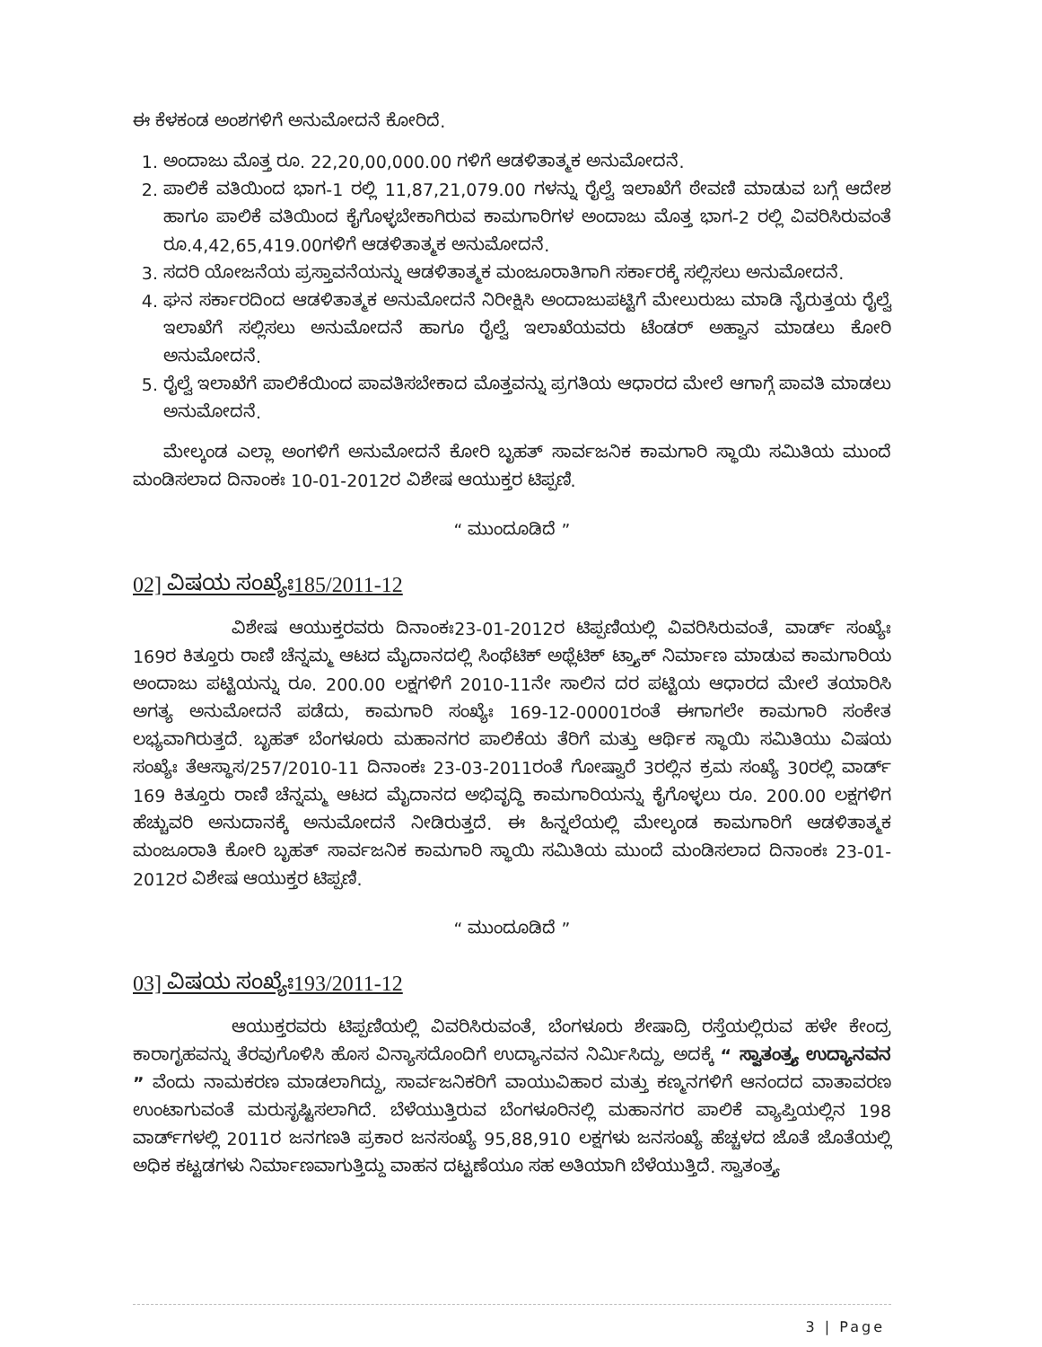ಈ ಕೆಳಕಂಡ ಅಂಶಗಳಿಗೆ ಅನುಮೋದನೆ ಕೋರಿದೆ.
1. ಅಂದಾಜು ಮೊತ್ತ ರೂ. 22,20,00,000.00 ಗಳಿಗೆ ಆಡಳಿತಾತ್ಮಕ ಅನುಮೋದನೆ.
2. ಪಾಲಿಕೆ ವತಿಯಿಂದ ಭಾಗ-1 ರಲ್ಲಿ 11,87,21,079.00 ಗಳನ್ನು ರೈಲ್ವೆ ಇಲಾಖೆಗೆ ಠೇವಣಿ ಮಾಡುವ ಬಗ್ಗೆ ಆದೇಶ ಹಾಗೂ ಪಾಲಿಕೆ ವತಿಯಿಂದ ಕೈಗೊಳ್ಳಬೇಕಾಗಿರುವ ಕಾಮಗಾರಿಗಳ ಅಂದಾಜು ಮೊತ್ತ ಭಾಗ-2 ರಲ್ಲಿ ವಿವರಿಸಿರುವಂತೆ ರೂ.4,42,65,419.00ಗಳಿಗೆ ಆಡಳಿತಾತ್ಮಕ ಅನುಮೋದನೆ.
3. ಸದರಿ ಯೋಜನೆಯ ಪ್ರಸ್ತಾವನೆಯನ್ನು ಆಡಳಿತಾತ್ಮಕ ಮಂಜೂರಾತಿಗಾಗಿ ಸರ್ಕಾರಕ್ಕೆ ಸಲ್ಲಿಸಲು ಅನುಮೋದನೆ.
4. ಘನ ಸರ್ಕಾರದಿಂದ ಆಡಳಿತಾತ್ಮಕ ಅನುಮೋದನೆ ನಿರೀಕ್ಷಿಸಿ ಅಂದಾಜುಪಟ್ಟಿಗೆ ಮೇಲುರುಜು ಮಾಡಿ ನೈರುತ್ತಯ ರೈಲ್ವೆ ಇಲಾಖೆಗೆ ಸಲ್ಲಿಸಲು ಅನುಮೋದನೆ ಹಾಗೂ ರೈಲ್ವೆ ಇಲಾಖೆಯವರು ಟೆಂಡರ್ ಅಹ್ವಾನ ಮಾಡಲು ಕೋರಿ ಅನುಮೋದನೆ.
5. ರೈಲ್ವೆ ಇಲಾಖೆಗೆ ಪಾಲಿಕೆಯಿಂದ ಪಾವತಿಸಬೇಕಾದ ಮೊತ್ತವನ್ನು ಪ್ರಗತಿಯ ಆಧಾರದ ಮೇಲೆ ಆಗಾಗ್ಗೆ ಪಾವತಿ ಮಾಡಲು ಅನುಮೋದನೆ.
ಮೇಲ್ಕಂಡ ಎಲ್ಲಾ ಅಂಗಳಿಗೆ ಅನುಮೋದನೆ ಕೋರಿ ಬೃಹತ್ ಸಾರ್ವಜನಿಕ ಕಾಮಗಾರಿ ಸ್ಥಾಯಿ ಸಮಿತಿಯ ಮುಂದೆ ಮಂಡಿಸಲಾದ ದಿನಾಂಕಃ 10-01-2012ರ ವಿಶೇಷ ಆಯುಕ್ತರ ಟಿಪ್ಪಣಿ.
“ ಮುಂದೂಡಿದೆ ”
02] ವಿಷಯ ಸಂಖ್ಯೆಃ185/2011-12
ವಿಶೇಷ ಆಯುಕ್ತರವರು ದಿನಾಂಕಃ23-01-2012ರ ಟಿಪ್ಪಣಿಯಲ್ಲಿ ವಿವರಿಸಿರುವಂತೆ, ವಾರ್ಡ್ ಸಂಖ್ಯೆಃ 169ರ ಕಿತ್ತೂರು ರಾಣಿ ಚೆನ್ನಮ್ಮ ಆಟದ ಮೈದಾನದಲ್ಲಿ ಸಿಂಥೆಟಿಕ್ ಅಥ್ಲೆಟಿಕ್ ಟ್ರ್ಯಾಕ್ ನಿರ್ಮಾಣ ಮಾಡುವ ಕಾಮಗಾರಿಯ ಅಂದಾಜು ಪಟ್ಟಿಯನ್ನು ರೂ. 200.00 ಲಕ್ಷಗಳಿಗೆ 2010-11ನೇ ಸಾಲಿನ ದರ ಪಟ್ಟಿಯ ಆಧಾರದ ಮೇಲೆ ತಯಾರಿಸಿ ಅಗತ್ಯ ಅನುಮೋದನೆ ಪಡೆದು, ಕಾಮಗಾರಿ ಸಂಖ್ಯೆಃ 169-12-00001ರಂತೆ ಈಗಾಗಲೇ ಕಾಮಗಾರಿ ಸಂಕೇತ ಲಭ್ಯವಾಗಿರುತ್ತದೆ. ಬೃಹತ್ ಬೆಂಗಳೂರು ಮಹಾನಗರ ಪಾಲಿಕೆಯ ತೆರಿಗೆ ಮತ್ತು ಆರ್ಥಿಕ ಸ್ಥಾಯಿ ಸಮಿತಿಯು ವಿಷಯ ಸಂಖ್ಯೆಃ ತೆಆಸ್ಥಾಸ/257/2010-11 ದಿನಾಂಕಃ 23-03-2011ರಂತೆ ಗೋಷ್ವಾರೆ 3ರಲ್ಲಿನ ಕ್ರಮ ಸಂಖ್ಯೆ 30ರಲ್ಲಿ ವಾರ್ಡ್ 169 ಕಿತ್ತೂರು ರಾಣಿ ಚೆನ್ನಮ್ಮ ಆಟದ ಮೈದಾನದ ಅಭಿವೃದ್ಧಿ ಕಾಮಗಾರಿಯನ್ನು ಕೈಗೊಳ್ಳಲು ರೂ. 200.00 ಲಕ್ಷಗಳಿಗ ಹೆಚ್ಚುವರಿ ಅನುದಾನಕ್ಕೆ ಅನುಮೋದನೆ ನೀಡಿರುತ್ತದೆ. ಈ ಹಿನ್ನಲೆಯಲ್ಲಿ ಮೇಲ್ಕಂಡ ಕಾಮಗಾರಿಗೆ ಆಡಳಿತಾತ್ಮಕ ಮಂಜೂರಾತಿ ಕೋರಿ ಬೃಹತ್ ಸಾರ್ವಜನಿಕ ಕಾಮಗಾರಿ ಸ್ಥಾಯಿ ಸಮಿತಿಯ ಮುಂದೆ ಮಂಡಿಸಲಾದ ದಿನಾಂಕಃ 23-01-2012ರ ವಿಶೇಷ ಆಯುಕ್ತರ ಟಿಪ್ಪಣಿ.
“ ಮುಂದೂಡಿದೆ ”
03] ವಿಷಯ ಸಂಖ್ಯೆಃ193/2011-12
ಆಯುಕ್ತರವರು ಟಿಪ್ಪಣಿಯಲ್ಲಿ ವಿವರಿಸಿರುವಂತೆ, ಬೆಂಗಳೂರು ಶೇಷಾದ್ರಿ ರಸ್ತೆಯಲ್ಲಿರುವ ಹಳೇ ಕೇಂದ್ರ ಕಾರಾಗೃಹವನ್ನು ತೆರವುಗೊಳಿಸಿ ಹೊಸ ವಿನ್ಯಾಸದೊಂದಿಗೆ ಉದ್ಯಾನವನ ನಿರ್ಮಿಸಿದ್ದು, ಅದಕ್ಕೆ “ ಸ್ವಾತಂತ್ರ್ಯ ಉದ್ಯಾನವನ ” ವೆಂದು ನಾಮಕರಣ ಮಾಡಲಾಗಿದ್ದು, ಸಾರ್ವಜನಿಕರಿಗೆ ವಾಯುವಿಹಾರ ಮತ್ತು ಕಣ್ಮನಗಳಿಗೆ ಆನಂದದ ವಾತಾವರಣ ಉಂಟಾಗುವಂತೆ ಮರುಸೃಷ್ಟಿಸಲಾಗಿದೆ. ಬೆಳೆಯುತ್ತಿರುವ ಬೆಂಗಳೂರಿನಲ್ಲಿ ಮಹಾನಗರ ಪಾಲಿಕೆ ವ್ಯಾಪ್ತಿಯಲ್ಲಿನ 198 ವಾರ್ಡ್‌ಗಳಲ್ಲಿ 2011ರ ಜನಗಣತಿ ಪ್ರಕಾರ ಜನಸಂಖ್ಯೆ 95,88,910 ಲಕ್ಷಗಳು ಜನಸಂಖ್ಯೆ ಹೆಚ್ಚಳದ ಜೊತೆ ಜೊತೆಯಲ್ಲಿ ಅಧಿಕ ಕಟ್ಟಡಗಳು ನಿರ್ಮಾಣವಾಗುತ್ತಿದ್ದು ವಾಹನ ದಟ್ಟಣೆಯೂ ಸಹ ಅತಿಯಾಗಿ ಬೆಳೆಯುತ್ತಿದೆ. ಸ್ವಾತಂತ್ರ್ಯ
3 | Page